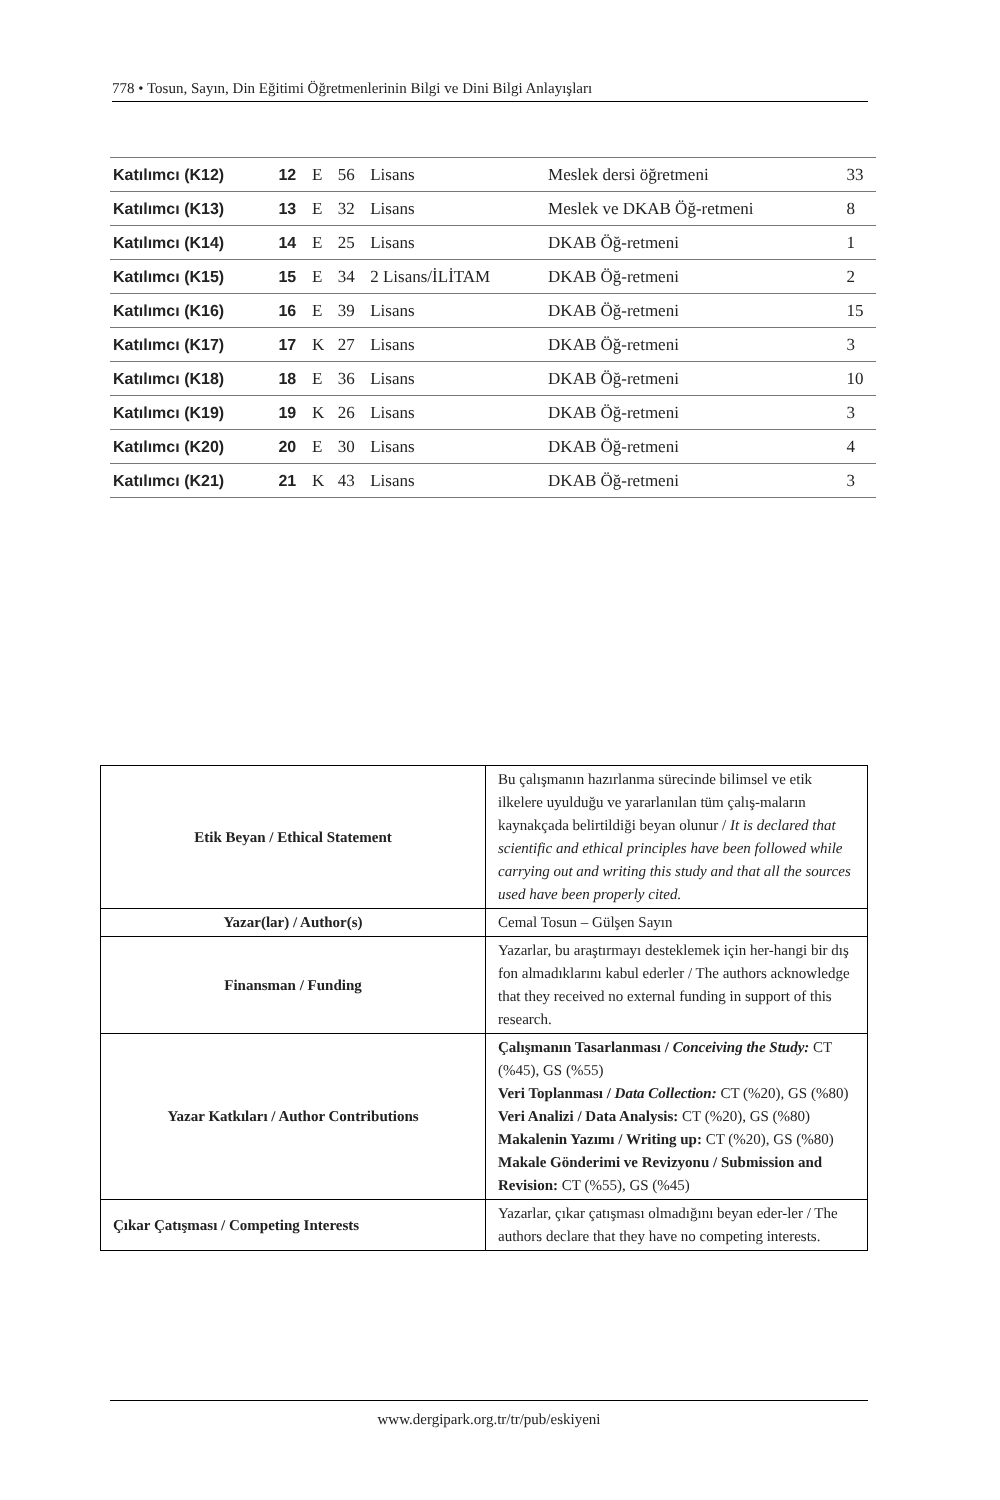778 • Tosun, Sayın, Din Eğitimi Öğretmenlerinin Bilgi ve Dini Bilgi Anlayışları
| Katılımcı (K12) | 12 | E | 56 | Lisans | Meslek dersi öğretmeni | 33 |
| Katılımcı (K13) | 13 | E | 32 | Lisans | Meslek ve DKAB Öğ-retmeni | 8 |
| Katılımcı (K14) | 14 | E | 25 | Lisans | DKAB Öğ-retmeni | 1 |
| Katılımcı (K15) | 15 | E | 34 | 2 Lisans/İLİTAM | DKAB Öğ-retmeni | 2 |
| Katılımcı (K16) | 16 | E | 39 | Lisans | DKAB Öğ-retmeni | 15 |
| Katılımcı (K17) | 17 | K | 27 | Lisans | DKAB Öğ-retmeni | 3 |
| Katılımcı (K18) | 18 | E | 36 | Lisans | DKAB Öğ-retmeni | 10 |
| Katılımcı (K19) | 19 | K | 26 | Lisans | DKAB Öğ-retmeni | 3 |
| Katılımcı (K20) | 20 | E | 30 | Lisans | DKAB Öğ-retmeni | 4 |
| Katılımcı (K21) | 21 | K | 43 | Lisans | DKAB Öğ-retmeni | 3 |
| Etik Beyan / Ethical Statement | Bu çalışmanın hazırlanma sürecinde bilimsel ve etik ilkelere uyulduğu ve yararlanılan tüm çalış-maların kaynakçada belirtildiği beyan olunur / It is declared that scientific and ethical principles have been followed while carrying out and writing this study and that all the sources used have been properly cited. |
| Yazar(lar) / Author(s) | Cemal Tosun – Gülşen Sayın |
| Finansman / Funding | Yazarlar, bu araştırmayı desteklemek için her-hangi bir dış fon almadıklarını kabul ederler / The authors acknowledge that they received no external funding in support of this research. |
| Yazar Katkıları / Author Contributions | Çalışmanın Tasarlanması / Conceiving the Study: CT (%45), GS (%55) Veri Toplanması / Data Collection: CT (%20), GS (%80) Veri Analizi / Data Analysis: CT (%20), GS (%80) Makalenin Yazımı / Writing up: CT (%20), GS (%80) Makale Gönderimi ve Revizyonu / Submission and Revision: CT (%55), GS (%45) |
| Çıkar Çatışması / Competing Interests | Yazarlar, çıkar çatışması olmadığını beyan eder-ler / The authors declare that they have no competing interests. |
www.dergipark.org.tr/tr/pub/eskiyeni